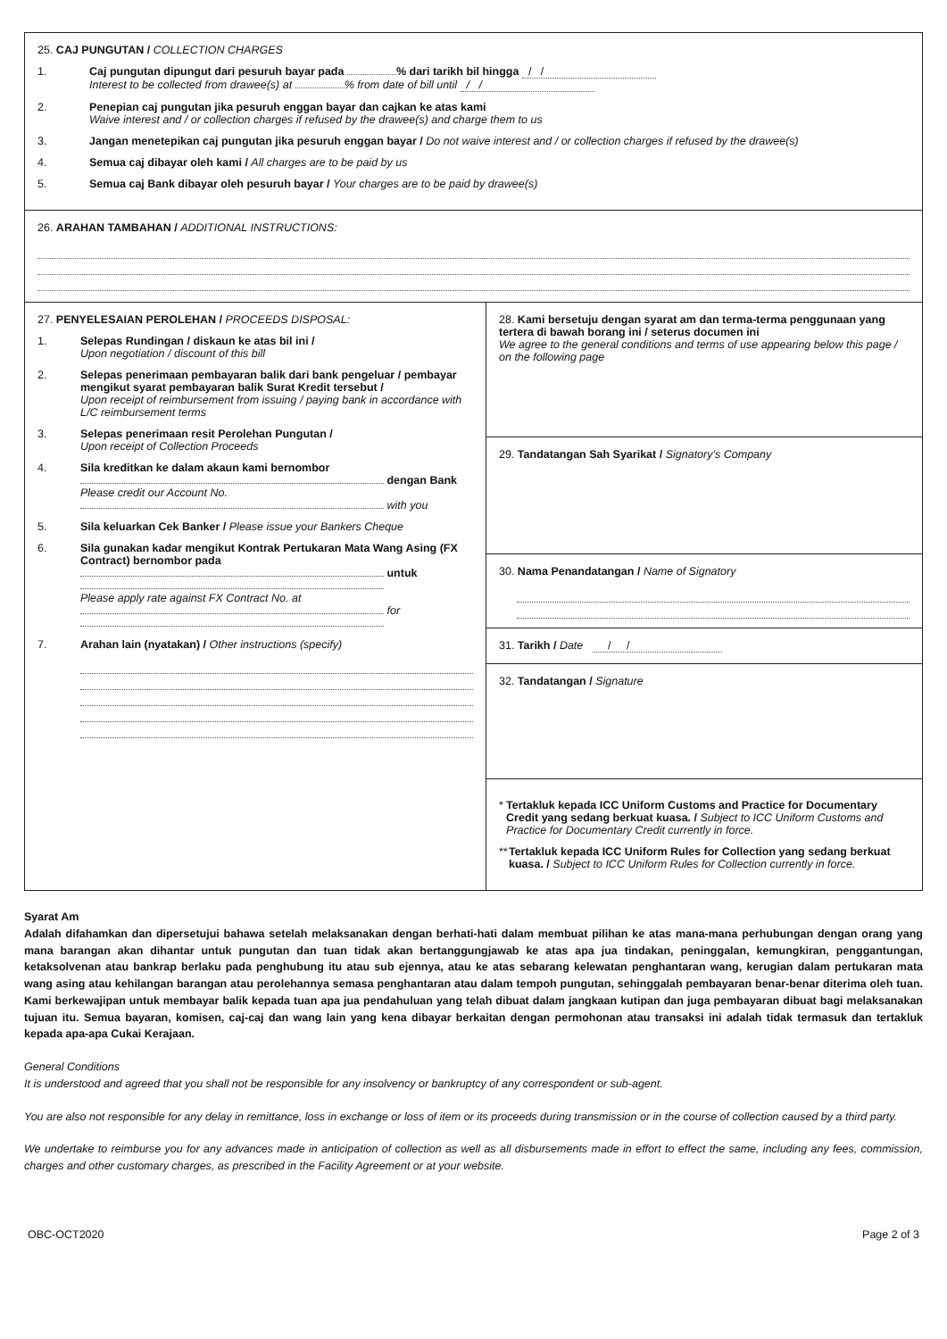25. CAJ PUNGUTAN / COLLECTION CHARGES
1. Caj pungutan dipungut dari pesuruh bayar pada % dari tarikh bil hingga / /
Interest to be collected from drawee(s) at % from date of bill until / /
2. Penepian caj pungutan jika pesuruh enggan bayar dan cajkan ke atas kami
Waive interest and / or collection charges if refused by the drawee(s) and charge them to us
3. Jangan menetepikan caj pungutan jika pesuruh enggan bayar / Do not waive interest and / or collection charges if refused by the drawee(s)
4. Semua caj dibayar oleh kami / All charges are to be paid by us
5. Semua caj Bank dibayar oleh pesuruh bayar / Your charges are to be paid by drawee(s)
26. ARAHAN TAMBAHAN / ADDITIONAL INSTRUCTIONS:
27. PENYELESAIAN PEROLEHAN / PROCEEDS DISPOSAL:
1. Selepas Rundingan / diskaun ke atas bil ini /
Upon negotiation / discount of this bill
2. Selepas penerimaan pembayaran balik dari bank pengeluar / pembayar mengikut syarat pembayaran balik Surat Kredit tersebut /
Upon receipt of reimbursement from issuing / paying bank in accordance with L/C reimbursement terms
3. Selepas penerimaan resit Perolehan Pungutan /
Upon receipt of Collection Proceeds
4. Sila kreditkan ke dalam akaun kami bernombor
dengan Bank
Please credit our Account No.
with you
5. Sila keluarkan Cek Banker / Please issue your Bankers Cheque
6. Sila gunakan kadar mengikut Kontrak Pertukaran Mata Wang Asing (FX Contract) bernombor pada
untuk
Please apply rate against FX Contract No. at
for
7. Arahan lain (nyatakan) / Other instructions (specify)
28. Kami bersetuju dengan syarat am dan terma-terma penggunaan yang tertera di bawah borang ini / seterus documen ini
We agree to the general conditions and terms of use appearing below this page / on the following page
29. Tandatangan Sah Syarikat / Signatory’s Company
30. Nama Penandatangan / Name of Signatory
31. Tarikh / Date / /
32. Tandatangan / Signature
* Tertakluk kepada ICC Uniform Customs and Practice for Documentary Credit yang sedang berkuat kuasa. / Subject to ICC Uniform Customs and Practice for Documentary Credit currently in force.
** Tertakluk kepada ICC Uniform Rules for Collection yang sedang berkuat kuasa. / Subject to ICC Uniform Rules for Collection currently in force.
Syarat Am
Adalah difahamkan dan dipersetujui bahawa setelah melaksanakan dengan berhati-hati dalam membuat pilihan ke atas mana-mana perhubungan dengan orang yang mana barangan akan dihantar untuk pungutan dan tuan tidak akan bertanggungjawab ke atas apa jua tindakan, peninggalan, kemungkiran, penggantungan, ketaksolvenan atau bankrap berlaku pada penghubung itu atau sub ejennya, atau ke atas sebarang kelewatan penghantaran wang, kerugian dalam pertukaran mata wang asing atau kehilangan barangan atau perolehannya semasa penghantaran atau dalam tempoh pungutan, sehinggalah pembayaran benar-benar diterima oleh tuan. Kami berkewajipan untuk membayar balik kepada tuan apa jua pendahuluan yang telah dibuat dalam jangkaan kutipan dan juga pembayaran dibuat bagi melaksanakan tujuan itu. Semua bayaran, komisen, caj-caj dan wang lain yang kena dibayar berkaitan dengan permohonan atau transaksi ini adalah tidak termasuk dan tertakluk kepada apa-apa Cukai Kerajaan.
General Conditions
It is understood and agreed that you shall not be responsible for any insolvency or bankruptcy of any correspondent or sub-agent.
You are also not responsible for any delay in remittance, loss in exchange or loss of item or its proceeds during transmission or in the course of collection caused by a third party.
We undertake to reimburse you for any advances made in anticipation of collection as well as all disbursements made in effort to effect the same, including any fees, commission, charges and other customary charges, as prescribed in the Facility Agreement or at your website.
OBC-OCT2020 Page 2 of 3